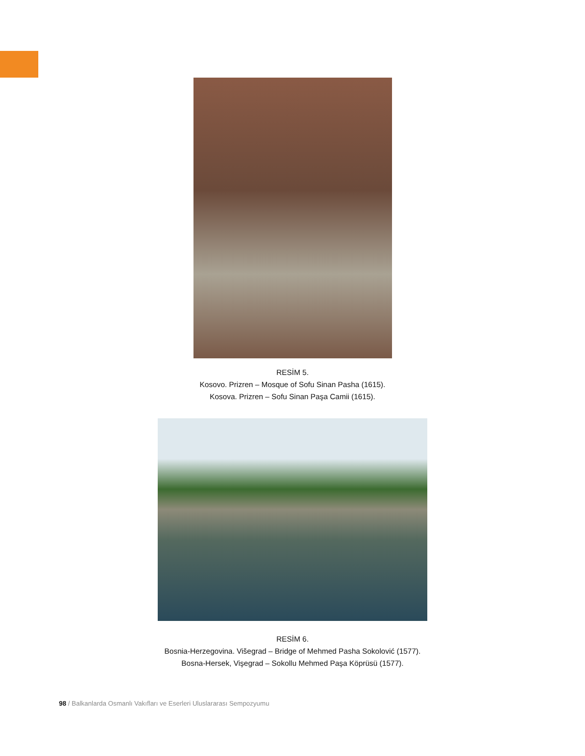RESİM 5.
Kosovo. Prizren – Mosque of Sofu Sinan Pasha (1615).
Kosova. Prizren – Sofu Sinan Paşa Camii (1615).
RESİM 6.
Bosnia-Herzegovina. Višegrad – Bridge of Mehmed Pasha Sokolović (1577).
Bosna-Hersek, Vişegrad – Sokollu Mehmed Paşa Köprüsü (1577).
98 / Balkanlarda Osmanlı Vakıfları ve Eserleri Uluslararası Sempozyumu